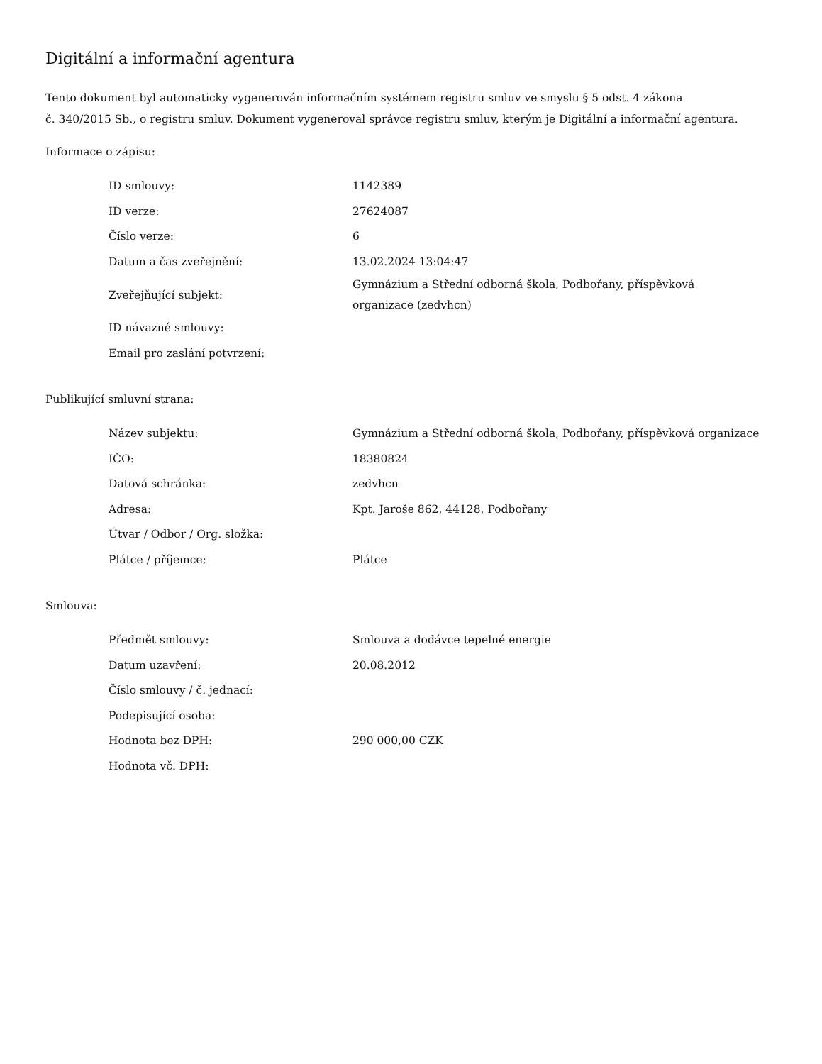Digitální a informační agentura
Tento dokument byl automaticky vygenerován informačním systémem registru smluv ve smyslu § 5 odst. 4 zákona
č. 340/2015 Sb., o registru smluv. Dokument vygeneroval správce registru smluv, kterým je Digitální a informační agentura.
Informace o zápisu:
| ID smlouvy: | 1142389 |
| ID verze: | 27624087 |
| Číslo verze: | 6 |
| Datum a čas zveřejnění: | 13.02.2024 13:04:47 |
| Zveřejňující subjekt: | Gymnázium a Střední odborná škola, Podbořany, příspěvková organizace (zedvhcn) |
| ID návazné smlouvy: | |
| Email pro zaslání potvrzení: | |
Publikující smluvní strana:
| Název subjektu: | Gymnázium a Střední odborná škola, Podbořany, příspěvková organizace |
| IČO: | 18380824 |
| Datová schránka: | zedvhcn |
| Adresa: | Kpt. Jaroše 862, 44128, Podbořany |
| Útvar / Odbor / Org. složka: | |
| Plátce / příjemce: | Plátce |
Smlouva:
| Předmět smlouvy: | Smlouva a dodávce tepelné energie |
| Datum uzavření: | 20.08.2012 |
| Číslo smlouvy / č. jednací: | |
| Podepisující osoba: | |
| Hodnota bez DPH: | 290 000,00 CZK |
| Hodnota vč. DPH: | |